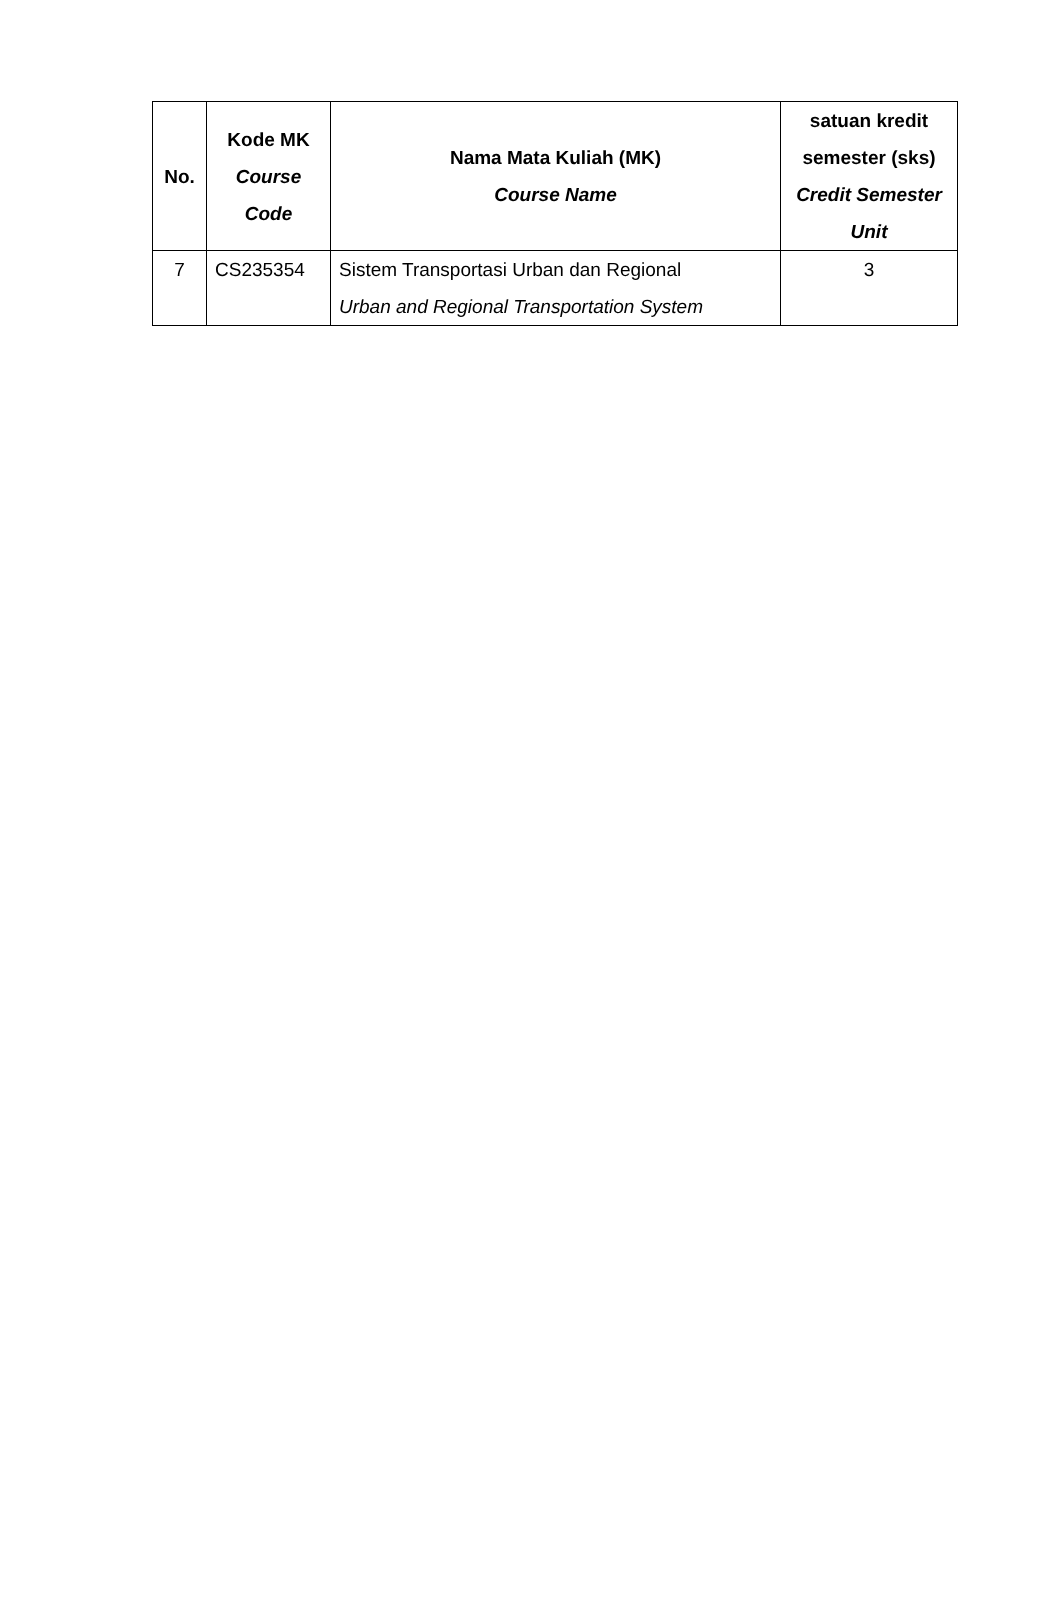| No. | Kode MK Course Code | Nama Mata Kuliah (MK) Course Name | satuan kredit semester (sks) Credit Semester Unit |
| --- | --- | --- | --- |
| 7 | CS235354 | Sistem Transportasi Urban dan Regional Urban and Regional Transportation System | 3 |